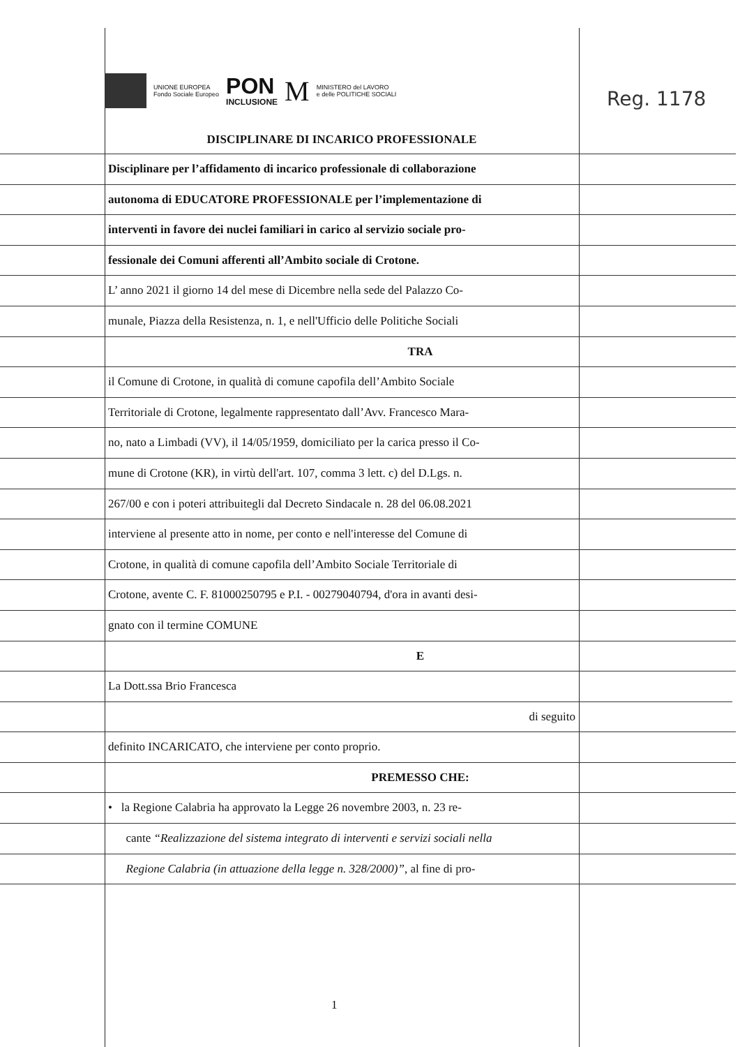Reg. 1178
UNIONE EUROPEA
Fondo Sociale Europeo
PON
INCLUSIONE
M
MINISTERO del LAVORO
e delle POLITICHE SOCIALI
DISCIPLINARE DI INCARICO PROFESSIONALE
Disciplinare per l’affidamento di incarico professionale di collaborazione
autonoma di EDUCATORE PROFESSIONALE per l’implementazione di
interventi in favore dei nuclei familiari in carico al servizio sociale pro-
fessionale dei Comuni afferenti all’Ambito sociale di Crotone.
L’ anno 2021 il giorno 14 del mese di Dicembre nella sede del Palazzo Co-
munale, Piazza della Resistenza, n. 1, e nell'Ufficio delle Politiche Sociali
TRA
il Comune di Crotone, in qualità di comune capofila dell’Ambito Sociale
Territoriale di Crotone, legalmente rappresentato dall’Avv. Francesco Mara-
no, nato a Limbadi (VV), il 14/05/1959, domiciliato per la carica presso il Co-
mune di Crotone (KR), in virtù dell'art. 107, comma 3 lett. c) del D.Lgs. n.
267/00 e con i poteri attribuitegli dal Decreto Sindacale n. 28 del 06.08.2021
interviene al presente atto in nome, per conto e nell'interesse del Comune di
Crotone, in qualità di comune capofila dell’Ambito Sociale Territoriale di
Crotone, avente C. F. 81000250795 e P.I. - 00279040794, d'ora in avanti desi-
gnato con il termine COMUNE
E
La Dott.ssa Brio Francesca
di seguito
definito INCARICATO, che interviene per conto proprio.
PREMESSO CHE:
• la Regione Calabria ha approvato la Legge 26 novembre 2003, n. 23 re-
cante “Realizzazione del sistema integrato di interventi e servizi sociali nella
Regione Calabria (in attuazione della legge n. 328/2000)”, al fine di pro-
1